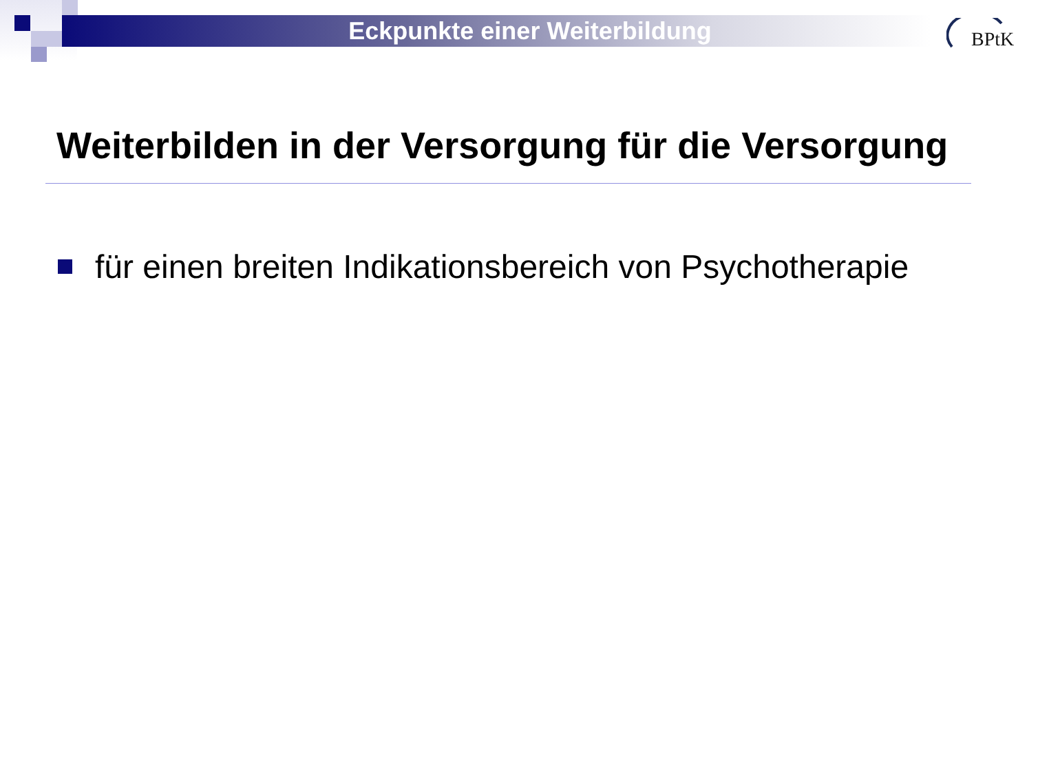Eckpunkte einer Weiterbildung
BPtK
Weiterbilden in der Versorgung für die Versorgung
für einen breiten Indikationsbereich von Psychotherapie